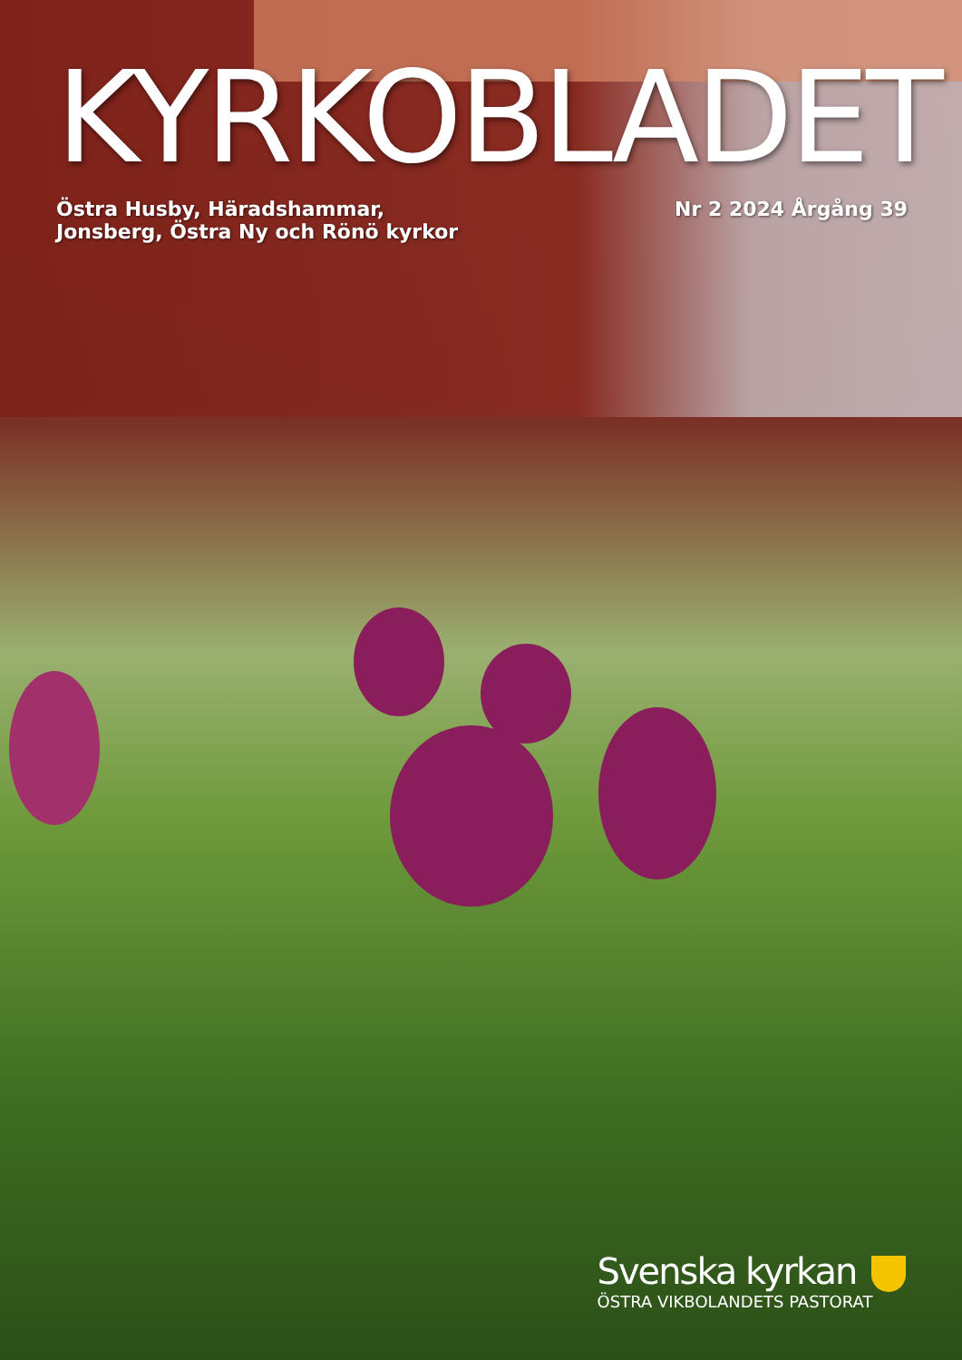KYRKOBLADET
Östra Husby, Häradshammar,
Jonsberg, Östra Ny och Rönö kyrkor
Nr 2 2024 Årgång 39
Svenska kyrkan
ÖSTRA VIKBOLANDETS PASTORAT